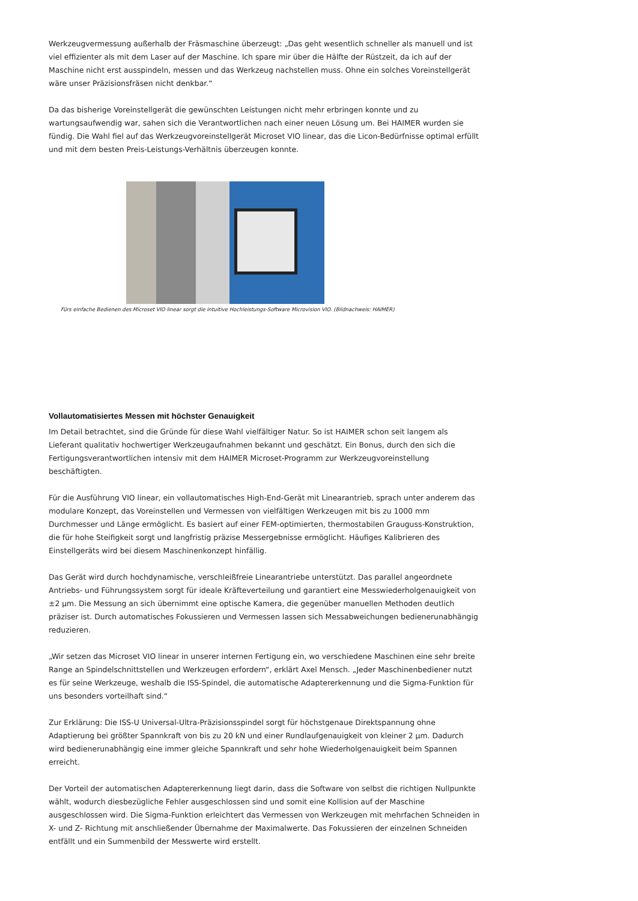Werkzeugvermessung außerhalb der Fräsmaschine überzeugt: „Das geht wesentlich schneller als manuell und ist viel effizienter als mit dem Laser auf der Maschine. Ich spare mir über die Hälfte der Rüstzeit, da ich auf der Maschine nicht erst ausspindeln, messen und das Werkzeug nachstellen muss. Ohne ein solches Voreinstellgerät wäre unser Präzisionsfräsen nicht denkbar.“
Da das bisherige Voreinstellgerät die gewünschten Leistungen nicht mehr erbringen konnte und zu wartungsaufwendig war, sahen sich die Verantwortlichen nach einer neuen Lösung um. Bei HAIMER wurden sie fündig. Die Wahl fiel auf das Werkzeugvoreinstellgerät Microset VIO linear, das die Licon-Bedürfnisse optimal erfüllt und mit dem besten Preis-Leistungs-Verhältnis überzeugen konnte.
Fürs einfache Bedienen des Microset VIO linear sorgt die intuitive Hochleistungs-Software Microvision VIO. (Bildnachweis: HAIMER)
Vollautomatisiertes Messen mit höchster Genauigkeit
Im Detail betrachtet, sind die Gründe für diese Wahl vielfältiger Natur. So ist HAIMER schon seit langem als Lieferant qualitativ hochwertiger Werkzeugaufnahmen bekannt und geschätzt. Ein Bonus, durch den sich die Fertigungsverantwortlichen intensiv mit dem HAIMER Microset-Programm zur Werkzeugvoreinstellung beschäftigten.
Für die Ausführung VIO linear, ein vollautomatisches High-End-Gerät mit Linearantrieb, sprach unter anderem das modulare Konzept, das Voreinstellen und Vermessen von vielfältigen Werkzeugen mit bis zu 1000 mm Durchmesser und Länge ermöglicht. Es basiert auf einer FEM-optimierten, thermostabilen Grauguss-Konstruktion, die für hohe Steifigkeit sorgt und langfristig präzise Messergebnisse ermöglicht. Häufiges Kalibrieren des Einstellgeräts wird bei diesem Maschinenkonzept hinfällig.
Das Gerät wird durch hochdynamische, verschleißfreie Linearantriebe unterstützt. Das parallel angeordnete Antriebs- und Führungssystem sorgt für ideale Kräfteverteilung und garantiert eine Messwiederholgenauigkeit von ±2 µm. Die Messung an sich übernimmt eine optische Kamera, die gegenüber manuellen Methoden deutlich präziser ist. Durch automatisches Fokussieren und Vermessen lassen sich Messabweichungen bedienerunabhängig reduzieren.
„Wir setzen das Microset VIO linear in unserer internen Fertigung ein, wo verschiedene Maschinen eine sehr breite Range an Spindelschnittstellen und Werkzeugen erfordern“, erklärt Axel Mensch. „Jeder Maschinenbediener nutzt es für seine Werkzeuge, weshalb die ISS-Spindel, die automatische Adaptererkennung und die Sigma-Funktion für uns besonders vorteilhaft sind.“
Zur Erklärung: Die ISS-U Universal-Ultra-Präzisionsspindel sorgt für höchstgenaue Direktspannung ohne Adaptierung bei größter Spannkraft von bis zu 20 kN und einer Rundlaufgenauigkeit von kleiner 2 µm. Dadurch wird bedienerunabhängig eine immer gleiche Spannkraft und sehr hohe Wiederholgenauigkeit beim Spannen erreicht.
Der Vorteil der automatischen Adaptererkennung liegt darin, dass die Software von selbst die richtigen Nullpunkte wählt, wodurch diesbezügliche Fehler ausgeschlossen sind und somit eine Kollision auf der Maschine ausgeschlossen wird. Die Sigma-Funktion erleichtert das Vermessen von Werkzeugen mit mehrfachen Schneiden in X- und Z- Richtung mit anschließender Übernahme der Maximalwerte. Das Fokussieren der einzelnen Schneiden entfällt und ein Summenbild der Messwerte wird erstellt.